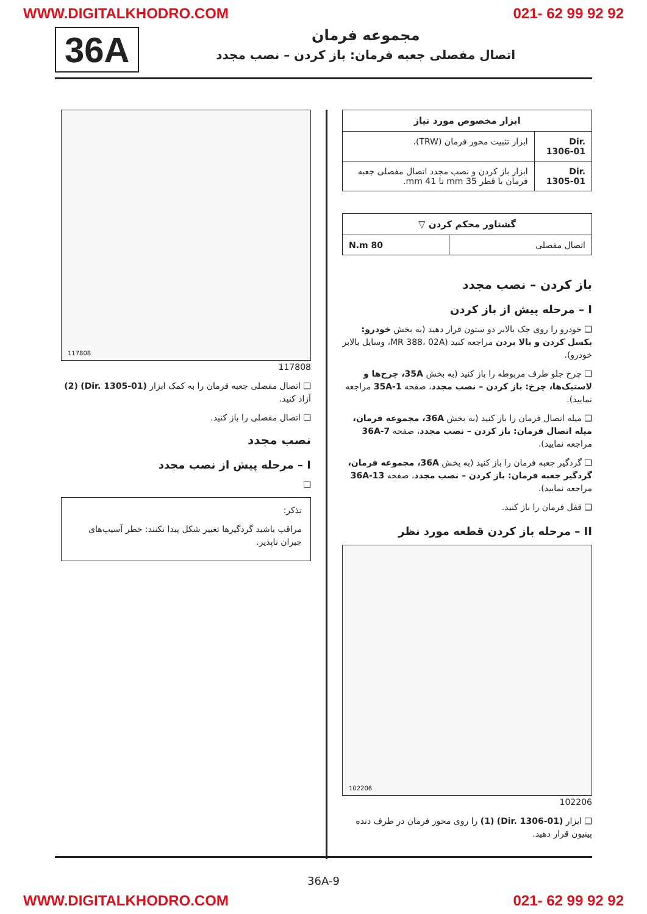WWW.DIGITALKHODRO.COM 021- 62 99 92 92
مجموعه فرمان
اتصال مفصلی جعبه فرمان: باز کردن – نصب مجدد
36A
| ابزار مخصوص مورد نیاز | |
| --- | --- |
| Dir. 1306-01 | ابزار تثبیت محور فرمان (TRW). |
| Dir. 1305-01 | ابزار باز کردن و نصب مجدد اتصال مفصلی جعبه فرمان با قطر 35 mm تا 41 mm. |
| گشتاور محکم کردن ▽ | |
| --- | --- |
| اتصال مفصلی | 80 N.m |
باز کردن – نصب مجدد
I – مرحله پیش از باز کردن
❑ خودرو را روی جک بالابر دو ستون قرار دهید (به بخش خودرو: بکسل کردن و بالا بردن مراجعه کنید (MR 388، 02A، وسایل بالابر خودرو).
❑ چرخ جلو طرف مربوطه را باز کنید (به بخش 35A، چرخ‌ها و لاستیک‌ها، چرخ: باز کردن – نصب مجدد، صفحه 35A-1 مراجعه نمایید).
❑ میله اتصال فرمان را باز کنید (به بخش 36A، مجموعه فرمان، میله اتصال فرمان: باز کردن – نصب مجدد، صفحه 36A-7 مراجعه نمایید).
❑ گردگیر جعبه فرمان را باز کنید (به بخش 36A، مجموعه فرمان، گردگیر جعبه فرمان: باز کردن – نصب مجدد، صفحه 36A-13 مراجعه نمایید).
❑ قفل فرمان را باز کنید.
II – مرحله باز کردن قطعه مورد نظر
102206
102206
❑ ابزار (Dir. 1306-01) (1) را روی محور فرمان در طرف دنده پینیون قرار دهید.
117808
117808
❑ اتصال مفصلی جعبه فرمان را به کمک ابزار (Dir. 1305-01) (2) آزاد کنید.
❑ اتصال مفصلی را باز کنید.
نصب مجدد
I – مرحله پیش از نصب مجدد
❑
تذکر:
مراقب باشید گردگیرها تغییر شکل پیدا نکنند: خطر آسیب‌های جبران ناپذیر.
36A-9
WWW.DIGITALKHODRO.COM 021- 62 99 92 92